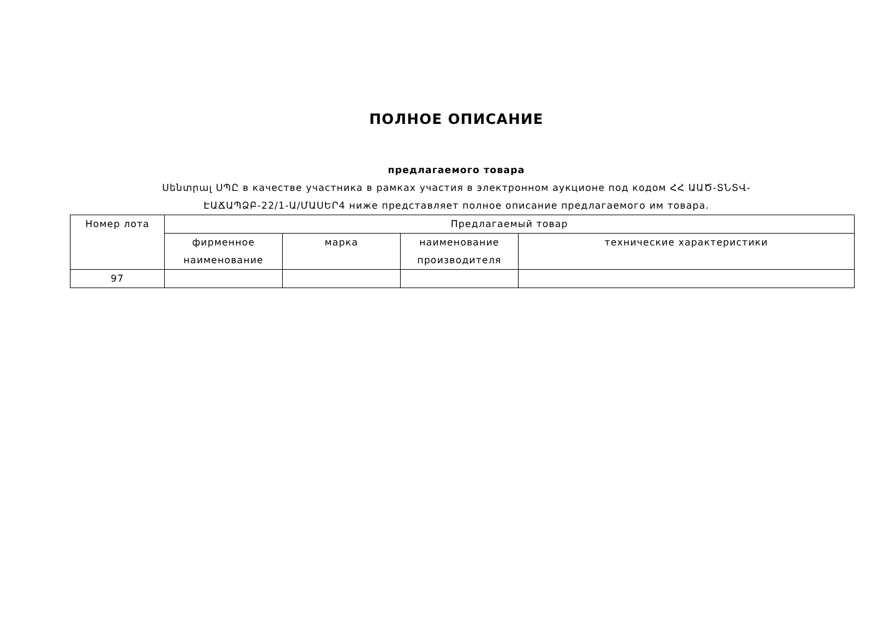ПОЛНОЕ ОПИСАНИЕ
предлагаемого товара
Սենտրալ ՍՊԸ в качестве участника в рамках участия в электронном аукционе под кодом ՀՀ ԱԱԾ-ՏՆՏՎ-ԷԱՃԱՊՁԲ-22/1-Ա/ՄԱՍԵՐ4 ниже представляет полное описание предлагаемого им товара.
| Номер лота | Предлагаемый товар | | | |
| --- | --- | --- | --- | --- |
| | фирменное наименование | марка | наименование производителя | технические характеристики |
| 97 | | | | |